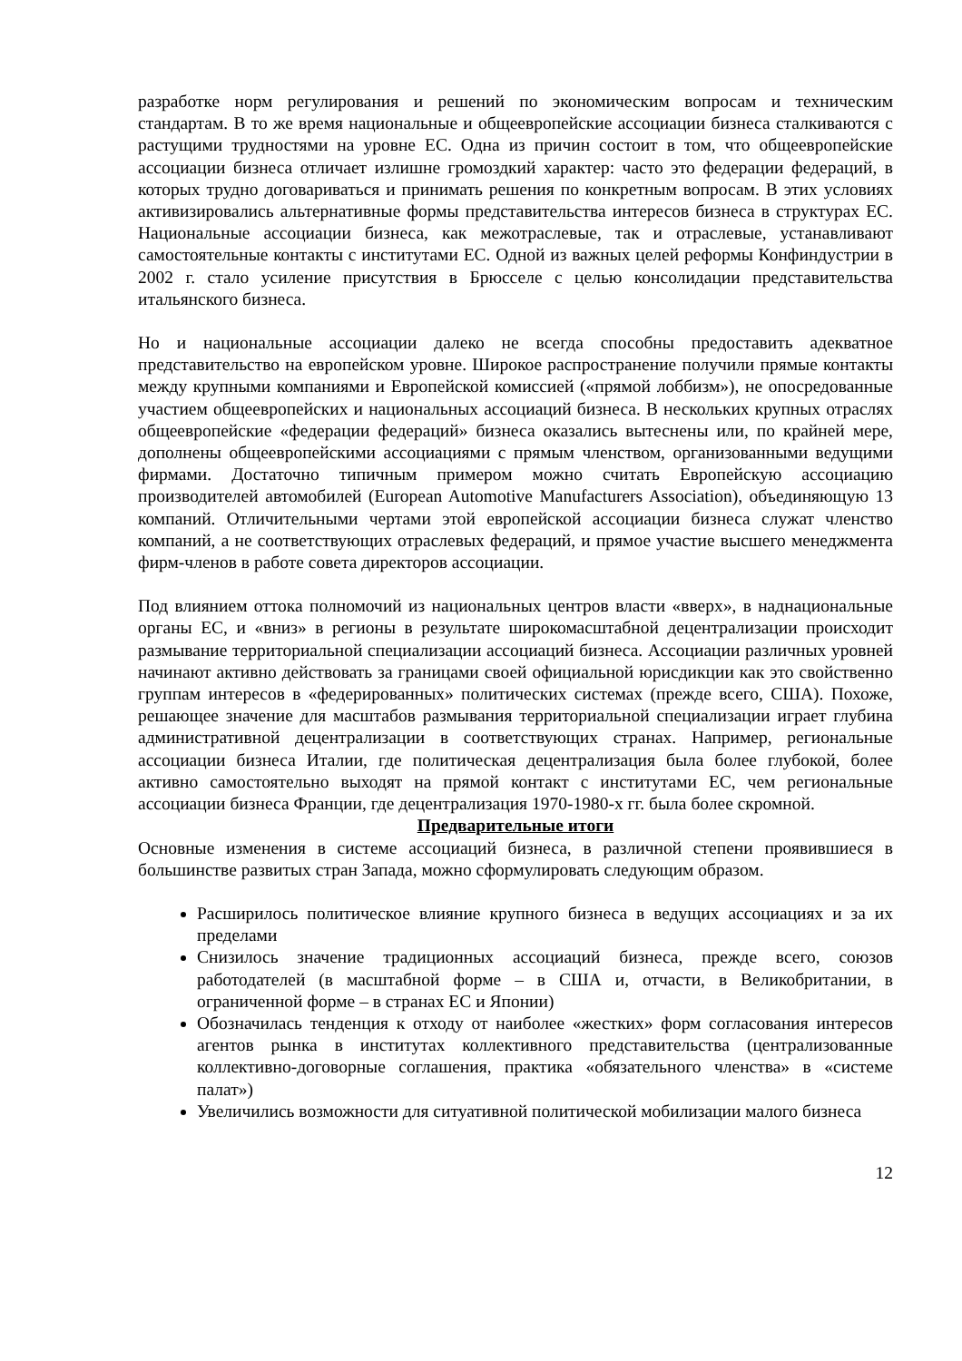разработке норм регулирования и решений по экономическим вопросам и техническим стандартам. В то же время национальные и общеевропейские ассоциации бизнеса сталкиваются с растущими трудностями на уровне ЕС. Одна из причин состоит в том, что общеевропейские ассоциации бизнеса отличает излишне громоздкий характер: часто это федерации федераций, в которых трудно договариваться и принимать решения по конкретным вопросам. В этих условиях активизировались альтернативные формы представительства интересов бизнеса в структурах ЕС. Национальные ассоциации бизнеса, как межотраслевые, так и отраслевые, устанавливают самостоятельные контакты с институтами ЕС. Одной из важных целей реформы Конфиндустрии в 2002 г. стало усиление присутствия в Брюсселе с целью консолидации представительства итальянского бизнеса.
Но и национальные ассоциации далеко не всегда способны предоставить адекватное представительство на европейском уровне. Широкое распространение получили прямые контакты между крупными компаниями и Европейской комиссией («прямой лоббизм»), не опосредованные участием общеевропейских и национальных ассоциаций бизнеса. В нескольких крупных отраслях общеевропейские «федерации федераций» бизнеса оказались вытеснены или, по крайней мере, дополнены общеевропейскими ассоциациями с прямым членством, организованными ведущими фирмами. Достаточно типичным примером можно считать Европейскую ассоциацию производителей автомобилей (European Automotive Manufacturers Association), объединяющую 13 компаний. Отличительными чертами этой европейской ассоциации бизнеса служат членство компаний, а не соответствующих отраслевых федераций, и прямое участие высшего менеджмента фирм-членов в работе совета директоров ассоциации.
Под влиянием оттока полномочий из национальных центров власти «вверх», в наднациональные органы ЕС, и «вниз» в регионы в результате широкомасштабной децентрализации происходит размывание территориальной специализации ассоциаций бизнеса. Ассоциации различных уровней начинают активно действовать за границами своей официальной юрисдикции как это свойственно группам интересов в «федерированных» политических системах (прежде всего, США). Похоже, решающее значение для масштабов размывания территориальной специализации играет глубина административной децентрализации в соответствующих странах. Например, региональные ассоциации бизнеса Италии, где политическая децентрализация была более глубокой, более активно самостоятельно выходят на прямой контакт с институтами ЕС, чем региональные ассоциации бизнеса Франции, где децентрализация 1970-1980-х гг. была более скромной.
Предварительные итоги
Основные изменения в системе ассоциаций бизнеса, в различной степени проявившиеся в большинстве развитых стран Запада, можно сформулировать следующим образом.
Расширилось политическое влияние крупного бизнеса в ведущих ассоциациях и за их пределами
Снизилось значение традиционных ассоциаций бизнеса, прежде всего, союзов работодателей (в масштабной форме – в США и, отчасти, в Великобритании, в ограниченной форме – в странах ЕС и Японии)
Обозначилась тенденция к отходу от наиболее «жестких» форм согласования интересов агентов рынка в институтах коллективного представительства (централизованные коллективно-договорные соглашения, практика «обязательного членства» в «системе палат»)
Увеличились возможности для ситуативной политической мобилизации малого бизнеса
12